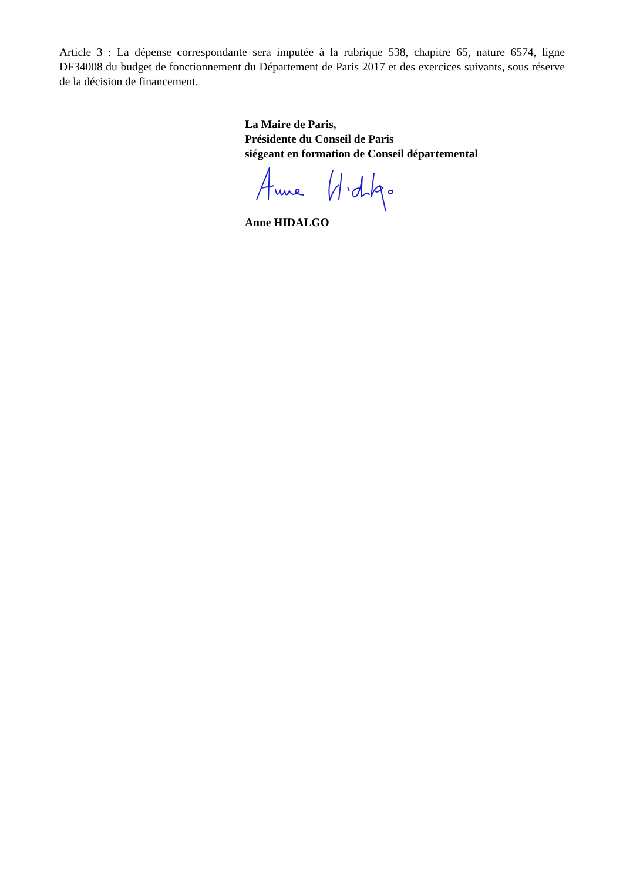Article 3 : La dépense correspondante sera imputée à la rubrique 538, chapitre 65, nature 6574, ligne DF34008 du budget de fonctionnement du Département de Paris 2017 et des exercices suivants, sous réserve de la décision de financement.
La Maire de Paris,
Présidente du Conseil de Paris
siégeant en formation de Conseil départemental
Anne HIDALGO